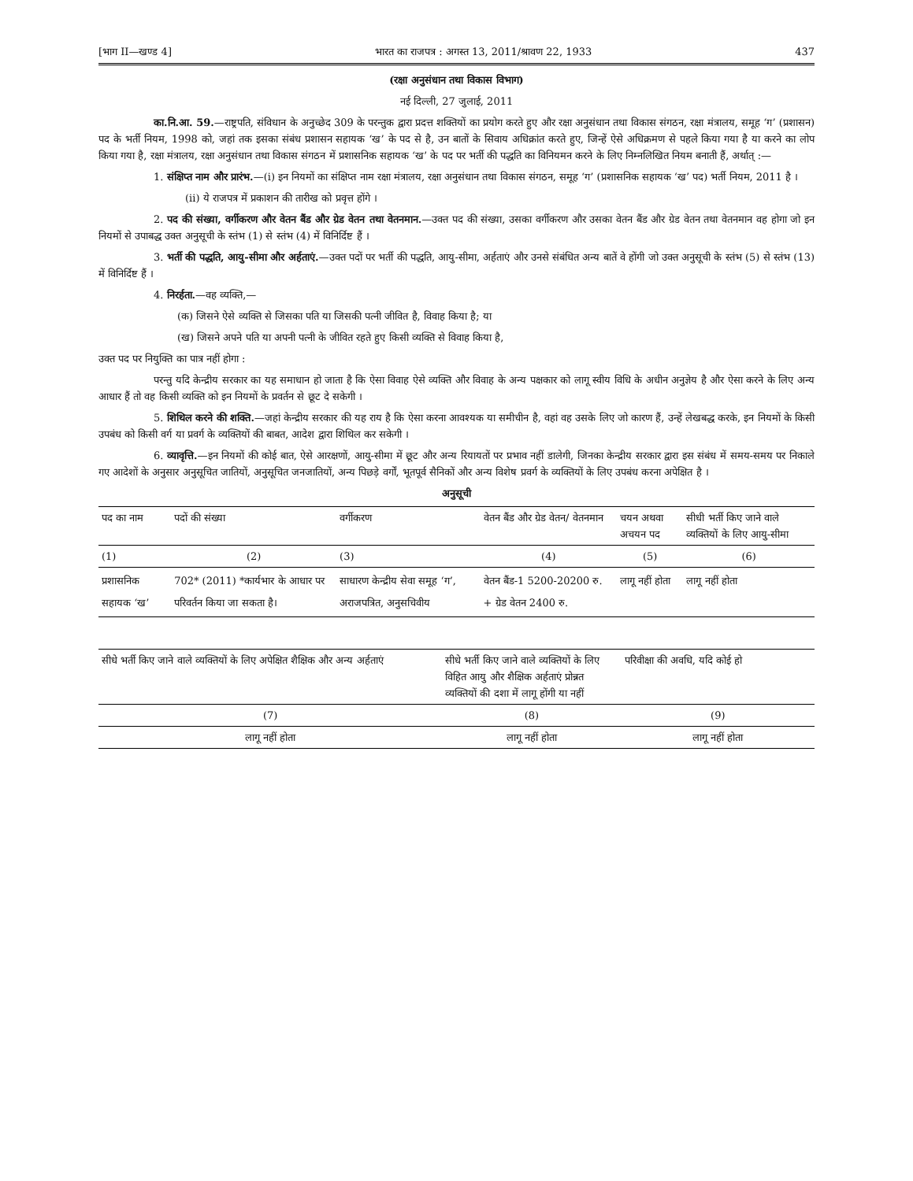[भाग II—खण्ड 4] भारत का राजपत्र : अगस्त 13, 2011/श्रावण 22, 1933 437
(रक्षा अनुसंधान तथा विकास विभाग)
नई दिल्ली, 27 जुलाई, 2011
का.नि.आ. 59.—राष्ट्रपति, संविधान के अनुच्छेद 309 के परन्तुक द्वारा प्रदत्त शक्तियों का प्रयोग करते हुए और रक्षा अनुसंधान तथा विकास संगठन, रक्षा मंत्रालय, समूह ‘ग’ (प्रशासन) पद के भर्ती नियम, 1998 को, जहां तक इसका संबंध प्रशासन सहायक ‘ख’ के पद से है, उन बातों के सिवाय अधिक्रांत करते हुए, जिन्हें ऐसे अधिक्रमण से पहले किया गया है या करने का लोप किया गया है, रक्षा मंत्रालय, रक्षा अनुसंधान तथा विकास संगठन में प्रशासनिक सहायक ‘ख’ के पद पर भर्ती की पद्धति का विनियमन करने के लिए निम्नलिखित नियम बनाती हैं, अर्थात् :—
1. संक्षिप्त नाम और प्रारंभ.—(i) इन नियमों का संक्षिप्त नाम रक्षा मंत्रालय, रक्षा अनुसंधान तथा विकास संगठन, समूह ‘ग’ (प्रशासनिक सहायक ‘ख’ पद) भर्ती नियम, 2011 है ।
(ii) ये राजपत्र में प्रकाशन की तारीख को प्रवृत्त होंगे ।
2. पद की संख्या, वर्गीकरण और वेतन बैंड और ग्रेड वेतन तथा वेतनमान.—उक्त पद की संख्या, उसका वर्गीकरण और उसका वेतन बैंड और ग्रेड वेतन तथा वेतनमान वह होगा जो इन नियमों से उपाबद्ध उक्त अनुसूची के स्तंभ (1) से स्तंभ (4) में विनिर्दिष्ट हैं ।
3. भर्ती की पद्धति, आयु-सीमा और अर्हताएं.—उक्त पदों पर भर्ती की पद्धति, आयु-सीमा, अर्हताएं और उनसे संबंधित अन्य बातें वे होंगी जो उक्त अनुसूची के स्तंभ (5) से स्तंभ (13) में विनिर्दिष्ट हैं ।
4. निरर्हता.—वह व्यक्ति,—
(क) जिसने ऐसे व्यक्ति से जिसका पति या जिसकी पत्नी जीवित है, विवाह किया है; या
(ख) जिसने अपने पति या अपनी पत्नी के जीवित रहते हुए किसी व्यक्ति से विवाह किया है,
उक्त पद पर नियुक्ति का पात्र नहीं होगा :
परन्तु यदि केन्द्रीय सरकार का यह समाधान हो जाता है कि ऐसा विवाह ऐसे व्यक्ति और विवाह के अन्य पक्षकार को लागू स्वीय विधि के अधीन अनुज्ञेय है और ऐसा करने के लिए अन्य आधार हैं तो वह किसी व्यक्ति को इन नियमों के प्रवर्तन से छूट दे सकेगी ।
5. शिथिल करने की शक्ति.—जहां केन्द्रीय सरकार की यह राय है कि ऐसा करना आवश्यक या समीचीन है, वहां वह उसके लिए जो कारण हैं, उन्हें लेखबद्ध करके, इन नियमों के किसी उपबंध को किसी वर्ग या प्रवर्ग के व्यक्तियों की बाबत, आदेश द्वारा शिथिल कर सकेगी ।
6. व्यावृत्ति.—इन नियमों की कोई बात, ऐसे आरक्षणों, आयु-सीमा में छूट और अन्य रियायतों पर प्रभाव नहीं डालेगी, जिनका केन्द्रीय सरकार द्वारा इस संबंध में समय-समय पर निकाले गए आदेशों के अनुसार अनुसूचित जातियों, अनुसूचित जनजातियों, अन्य पिछड़े वर्गों, भूतपूर्व सैनिकों और अन्य विशेष प्रवर्ग के व्यक्तियों के लिए उपबंध करना अपेक्षित है ।
अनुसूची
| पद का नाम | पदों की संख्या | वर्गीकरण | वेतन बैंड और ग्रेड वेतन/ वेतनमान | चयन अथवा अचयन पद | सीधी भर्ती किए जाने वाले व्यक्तियों के लिए आयु-सीमा |
| --- | --- | --- | --- | --- | --- |
| (1) | (2) | (3) | (4) | (5) | (6) |
| प्रशासनिक सहायक ‘ख’ | 702* (2011) *कार्यभार के आधार पर परिवर्तन किया जा सकता है। | साधारण केन्द्रीय सेवा समूह ‘ग’, अराजपत्रित, अनुसचिवीय | वेतन बैंड-1 5200-20200 रु. + ग्रेड वेतन 2400 रु. | लागू नहीं होता | लागू नहीं होता |
| सीधे भर्ती किए जाने वाले व्यक्तियों के लिए अपेक्षित शैक्षिक और अन्य अर्हताएं | सीधे भर्ती किए जाने वाले व्यक्तियों के लिए विहित आयु और शैक्षिक अर्हताएं प्रोन्नत व्यक्तियों की दशा में लागू होंगी या नहीं | परिवीक्षा की अवधि, यदि कोई हो |
| --- | --- | --- |
| (7) | (8) | (9) |
| लागू नहीं होता | लागू नहीं होता | लागू नहीं होता |